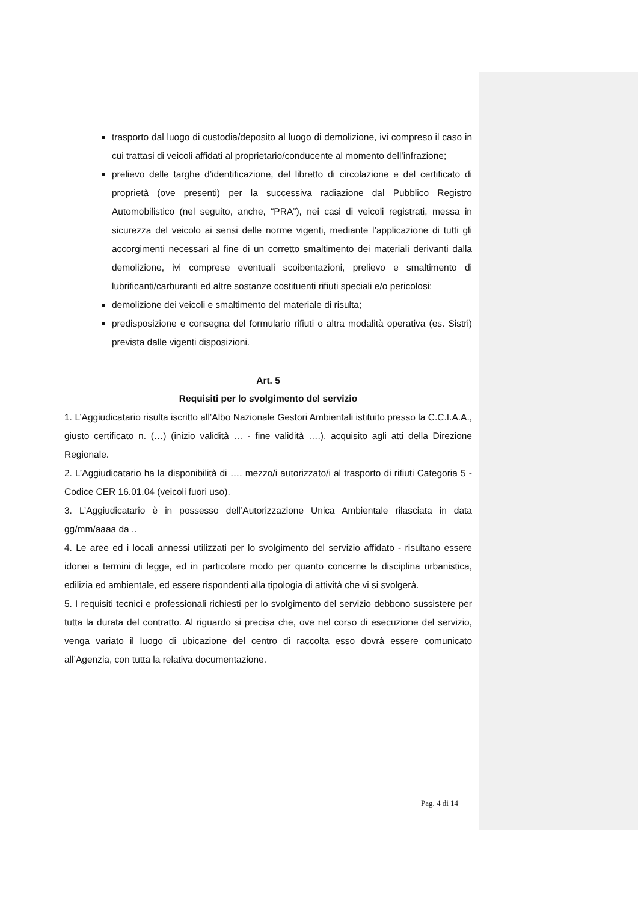trasporto dal luogo di custodia/deposito al luogo di demolizione, ivi compreso il caso in cui trattasi di veicoli affidati al proprietario/conducente al momento dell’infrazione;
prelievo delle targhe d’identificazione, del libretto di circolazione e del certificato di proprietà (ove presenti) per la successiva radiazione dal Pubblico Registro Automobilistico (nel seguito, anche, “PRA”), nei casi di veicoli registrati, messa in sicurezza del veicolo ai sensi delle norme vigenti, mediante l’applicazione di tutti gli accorgimenti necessari al fine di un corretto smaltimento dei materiali derivanti dalla demolizione, ivi comprese eventuali scoibentazioni, prelievo e smaltimento di lubrificanti/carburanti ed altre sostanze costituenti rifiuti speciali e/o pericolosi;
demolizione dei veicoli e smaltimento del materiale di risulta;
predisposizione e consegna del formulario rifiuti o altra modalità operativa (es. Sistri) prevista dalle vigenti disposizioni.
Art. 5
Requisiti per lo svolgimento del servizio
1. L’Aggiudicatario risulta iscritto all’Albo Nazionale Gestori Ambientali istituito presso la C.C.I.A.A., giusto certificato n. (…) (inizio validità … - fine validità ….), acquisito agli atti della Direzione Regionale.
2. L’Aggiudicatario ha la disponibilità di …. mezzo/i autorizzato/i al trasporto di rifiuti Categoria 5 - Codice CER 16.01.04 (veicoli fuori uso).
3. L’Aggiudicatario è in possesso dell’Autorizzazione Unica Ambientale rilasciata in data gg/mm/aaaa da ..
4. Le aree ed i locali annessi utilizzati per lo svolgimento del servizio affidato - risultano essere idonei a termini di legge, ed in particolare modo per quanto concerne la disciplina urbanistica, edilizia ed ambientale, ed essere rispondenti alla tipologia di attività che vi si svolgerà.
5. I requisiti tecnici e professionali richiesti per lo svolgimento del servizio debbono sussistere per tutta la durata del contratto. Al riguardo si precisa che, ove nel corso di esecuzione del servizio, venga variato il luogo di ubicazione del centro di raccolta esso dovrà essere comunicato all’Agenzia, con tutta la relativa documentazione.
Pag. 4 di 14